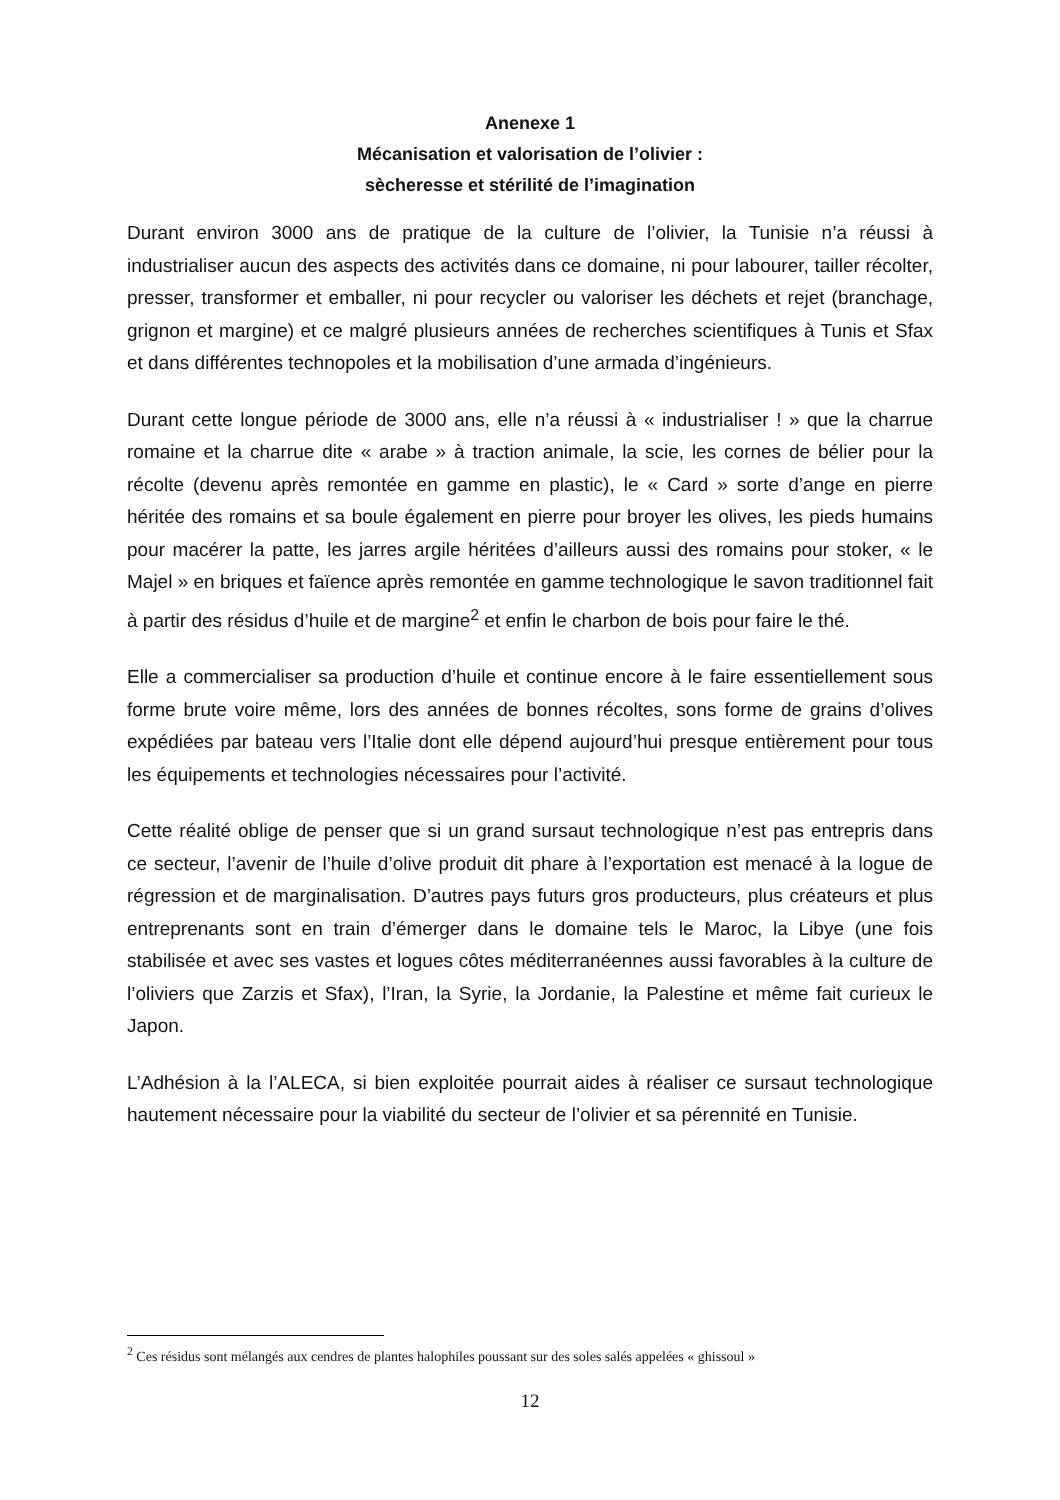Anenexe 1
Mécanisation et valorisation de l’olivier :
sècheresse et stérilité de l’imagination
Durant environ 3000 ans de pratique de la culture de l’olivier, la Tunisie n’a réussi à industrialiser aucun des aspects des activités dans ce domaine, ni pour labourer, tailler récolter, presser, transformer et emballer, ni pour recycler ou valoriser les déchets et rejet (branchage, grignon et margine) et ce malgré plusieurs années de recherches scientifiques à Tunis et Sfax et dans différentes technopoles et la mobilisation d’une armada d’ingénieurs.
Durant cette longue période de 3000 ans, elle n’a réussi à « industrialiser ! » que la charrue romaine et la charrue dite « arabe » à traction animale, la scie, les cornes de bélier pour la récolte (devenu après remontée en gamme en plastic), le « Card » sorte d’ange en pierre héritée des romains et sa boule également en pierre pour broyer les olives, les pieds humains pour macérer la patte, les jarres argile héritées d’ailleurs aussi des romains pour stoker, « le Majel » en briques et faïence après remontée en gamme technologique le savon traditionnel fait à partir des résidus d’huile et de margine<sup>2</sup> et enfin le charbon de bois pour faire le thé.
Elle a commercialiser sa production d’huile et continue encore à le faire essentiellement sous forme brute voire même, lors des années de bonnes récoltes, sons forme de grains d’olives expédiées par bateau vers l’Italie dont elle dépend aujourd’hui presque entièrement pour tous les équipements et technologies nécessaires pour l’activité.
Cette réalité oblige de penser que si un grand sursaut technologique n’est pas entrepris dans ce secteur, l’avenir de l’huile d’olive produit dit phare à l’exportation est menacé à la logue de régression et de marginalisation. D’autres pays futurs gros producteurs, plus créateurs et plus entreprenants sont en train d’émerger dans le domaine tels le Maroc, la Libye (une fois stabilisée et avec ses vastes et logues côtes méditerranéennes aussi favorables à la culture de l’oliviers que Zarzis et Sfax), l’Iran, la Syrie, la Jordanie, la Palestine et même fait curieux le Japon.
L’Adhésion à la l’ALECA, si bien exploitée pourrait aides à réaliser ce sursaut technologique hautement nécessaire pour la viabilité du secteur de l’olivier et sa pérennité en Tunisie.
<sup>2</sup> Ces résidus sont mélangés aux cendres de plantes halophiles poussant sur des soles salés appelées « ghissoul »
12